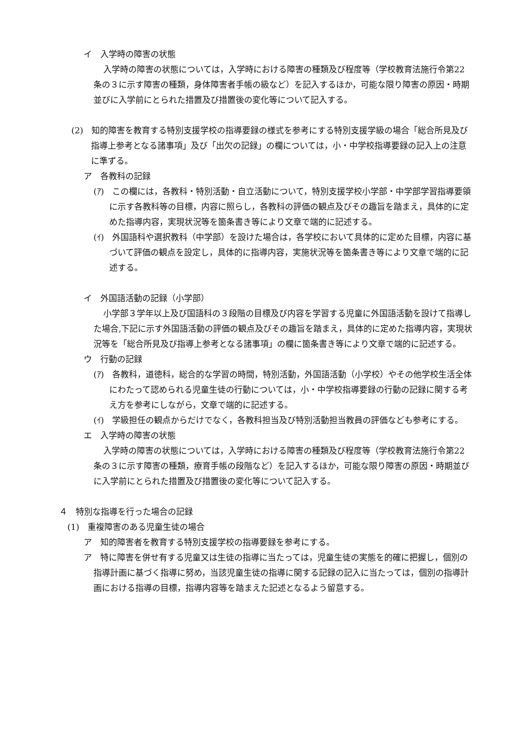イ　入学時の障害の状態
入学時の障害の状態については，入学時における障害の種類及び程度等（学校教育法施行令第22条の３に示す障害の種類，身体障害者手帳の級など）を記入するほか，可能な限り障害の原因・時期並びに入学前にとられた措置及び措置後の変化等について記入する。
(2)　知的障害を教育する特別支援学校の指導要録の様式を参考にする特別支援学級の場合「総合所見及び指導上参考となる諸事項」及び「出欠の記録」の欄については，小・中学校指導要録の記入上の注意に準ずる。
ア　各教科の記録
(ｱ)　この欄には，各教科・特別活動・自立活動について，特別支援学校小学部・中学部学習指導要領に示す各教科等の目標，内容に照らし，各教科の評価の観点及びその趣旨を踏まえ，具体的に定めた指導内容，実現状況等を箇条書き等により文章で端的に記述する。
(ｲ)　外国語科や選択教科（中学部）を設けた場合は，各学校において具体的に定めた目標，内容に基づいて評価の観点を設定し，具体的に指導内容，実施状況等を箇条書き等により文章で端的に記述する。
イ　外国語活動の記録（小学部）
小学部３学年以上及び国語科の３段階の目標及び内容を学習する児童に外国語活動を設けて指導した場合,下記に示す外国語活動の評価の観点及びその趣旨を踏まえ，具体的に定めた指導内容，実現状況等を「総合所見及び指導上参考となる諸事項」の欄に箇条書き等により文章で端的に記述する。
ウ　行動の記録
(ｱ)　各教科，道徳科，総合的な学習の時間，特別活動，外国語活動（小学校）やその他学校生活全体にわたって認められる児童生徒の行動については，小・中学校指導要録の行動の記録に関する考え方を参考にしながら，文章で端的に記述する。
(ｲ)　学級担任の観点からだけでなく，各教科担当及び特別活動担当教員の評価なども参考にする。
エ　入学時の障害の状態
入学時の障害の状態については，入学時における障害の種類及び程度等（学校教育法施行令第22条の３に示す障害の種類，療育手帳の段階など）を記入するほか，可能な限り障害の原因・時期並びに入学前にとられた措置及び措置後の変化等について記入する。
４　特別な指導を行った場合の記録
(1)　重複障害のある児童生徒の場合
ア　知的障害者を教育する特別支援学校の指導要録を参考にする。
ア　特に障害を併せ有する児童又は生徒の指導に当たっては，児童生徒の実態を的確に把握し，個別の指導計画に基づく指導に努め，当該児童生徒の指導に関する記録の記入に当たっては，個別の指導計画における指導の目標，指導内容等を踏まえた記述となるよう留意する。